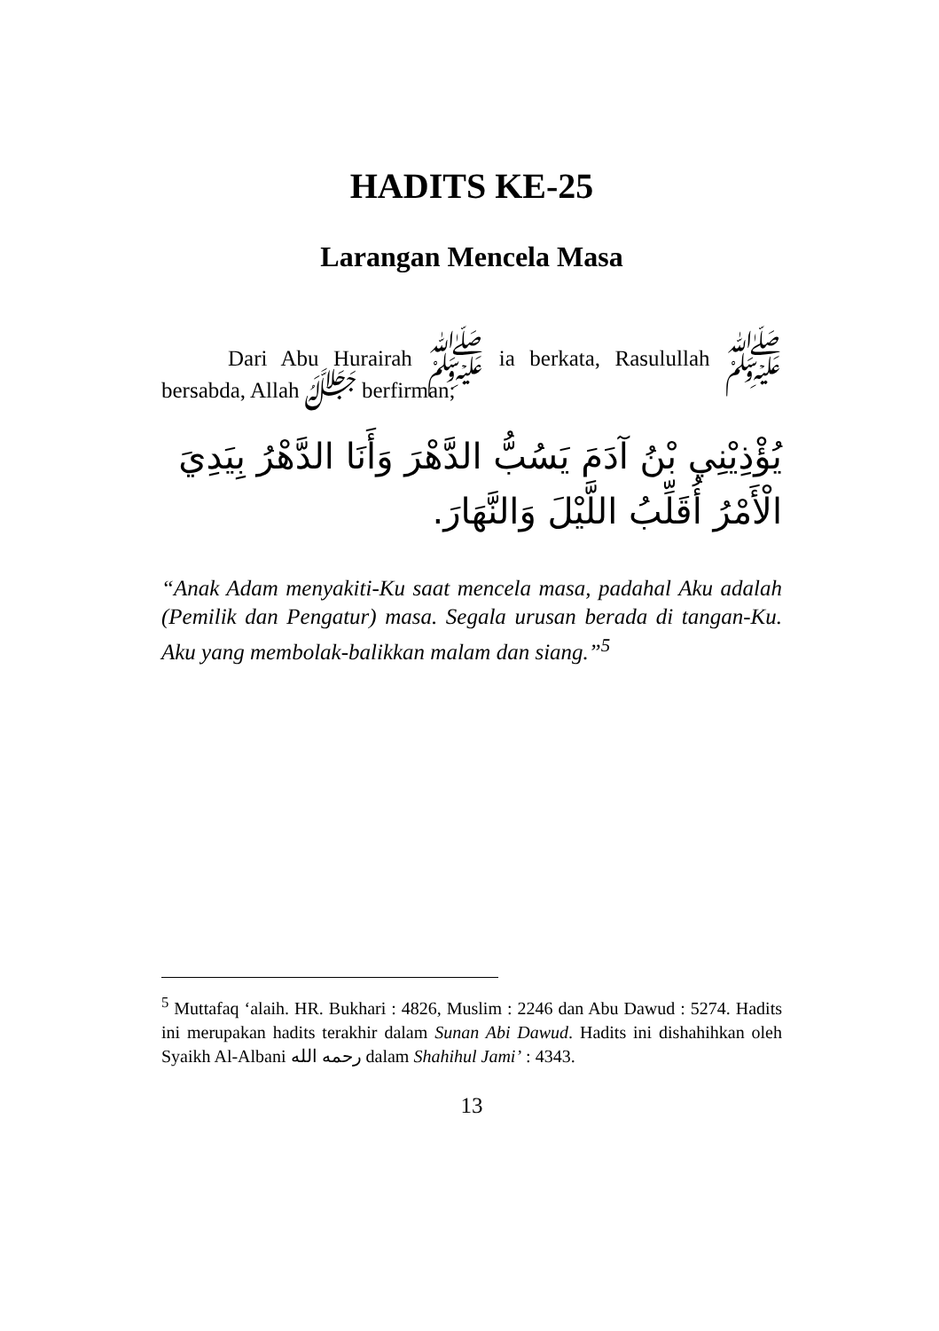HADITS KE-25
Larangan Mencela Masa
Dari Abu Hurairah ﷺ ia berkata, Rasulullah ﷺ bersabda, Allah ﷻ berfirman;
يُؤْذِيْنِي بْنُ آدَمَ يَسُبُّ الدَّهْرَ وَأَنَا الدَّهْرُ بِيَدِيَ الْأَمْرُ أُقَلِّبُ اللَّيْلَ وَالنَّهَارَ.
“Anak Adam menyakiti-Ku saat mencela masa, padahal Aku adalah (Pemilik dan Pengatur) masa. Segala urusan berada di tangan-Ku. Aku yang membolak-balikkan malam dan siang.”<sup>5</sup>
<sup>5</sup> Muttafaq ‘alaih. HR. Bukhari : 4826, Muslim : 2246 dan Abu Dawud : 5274. Hadits ini merupakan hadits terakhir dalam Sunan Abi Dawud. Hadits ini dishahihkan oleh Syaikh Al-Albani رحمه الله dalam Shahihul Jami’ : 4343.
13